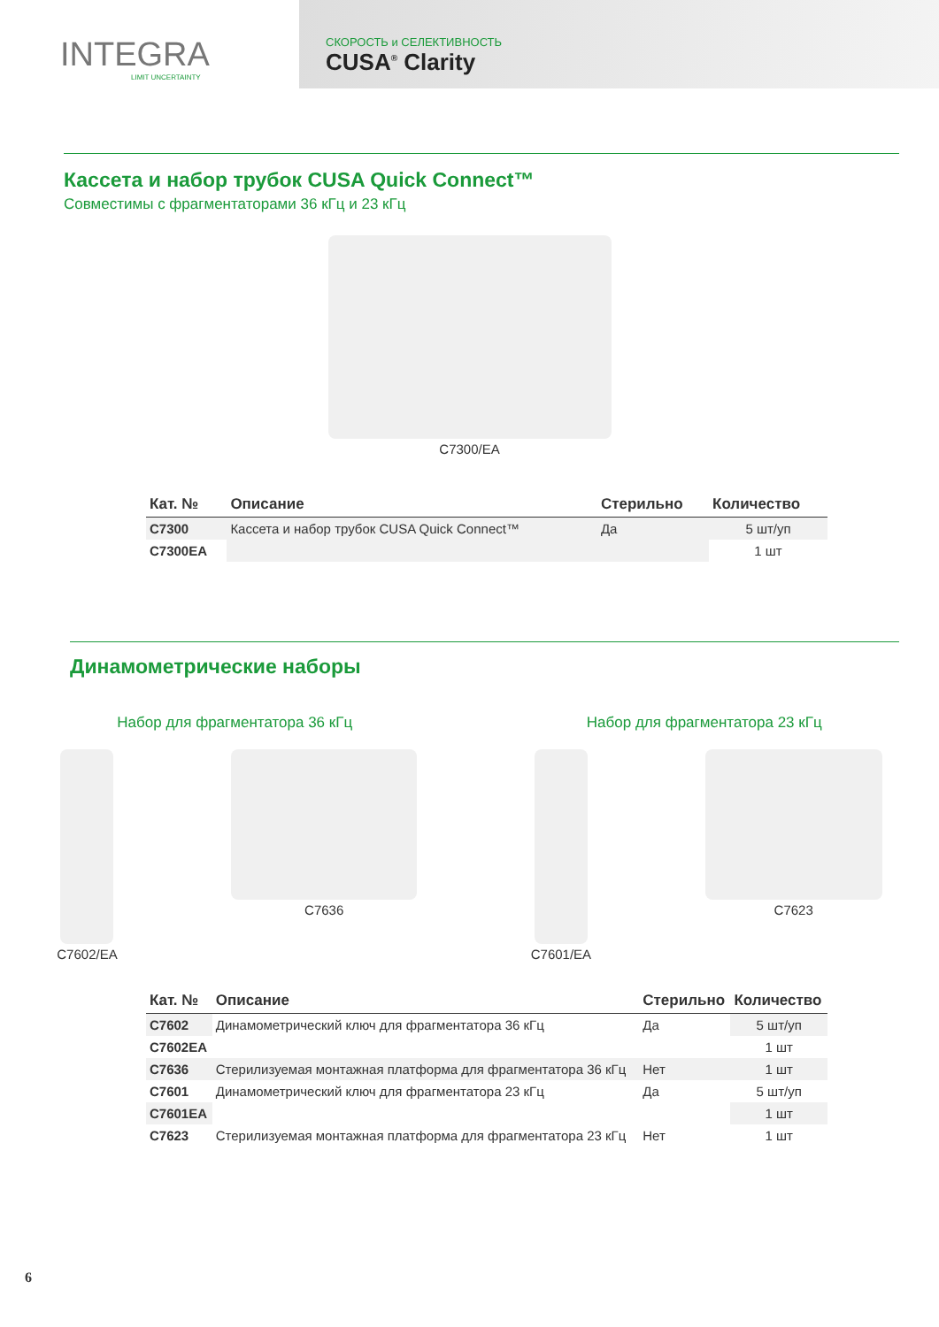INTEGRA
LIMIT UNCERTAINTY
СКОРОСТЬ и СЕЛЕКТИВНОСТЬ
CUSA<sup>®</sup> Clarity
Кассета и набор трубок CUSA Quick Connect™
Совместимы с фрагментаторами 36 кГц и 23 кГц
C7300/EA
| Кат. № | Описание | Стерильно | Количество |
| --- | --- | --- | --- |
| C7300 | Кассета и набор трубок CUSA Quick Connect™ | Да | 5 шт/уп |
| C7300EA | | | 1 шт |
Динамометрические наборы
Набор для фрагментатора 36 кГц Набор для фрагментатора 23 кГц
C7602/EA C7636 C7601/EA C7623
| Кат. № | Описание | Стерильно | Количество |
| --- | --- | --- | --- |
| C7602 | Динамометрический ключ для фрагментатора 36 кГц | Да | 5 шт/уп |
| C7602EA | | | 1 шт |
| C7636 | Стерилизуемая монтажная платформа для фрагментатора 36 кГц | Нет | 1 шт |
| C7601 | Динамометрический ключ для фрагментатора 23 кГц | Да | 5 шт/уп |
| C7601EA | | | 1 шт |
| C7623 | Стерилизуемая монтажная платформа для фрагментатора 23 кГц | Нет | 1 шт |
6